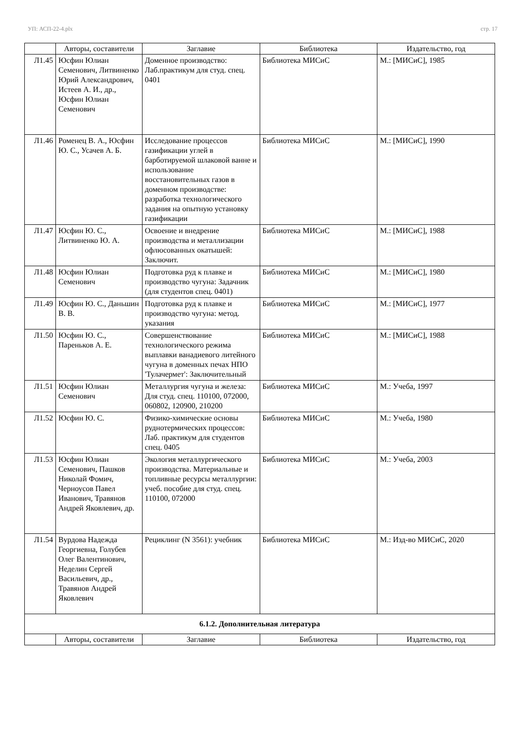УП: АСП-22-4.plx стр. 17
| | Авторы, составители | Заглавие | Библиотека | Издательство, год |
| --- | --- | --- | --- | --- |
| Л1.45 | Юсфин Юлиан Семенович, Литвиненко Юрий Александрович, Истеев А. И., др., Юсфин Юлиан Семенович | Доменное производство: Лаб.практикум для студ. спец. 0401 | Библиотека МИСиС | М.: [МИСиС], 1985 |
| Л1.46 | Роменец В. А., Юсфин Ю. С., Усачев А. Б. | Исследование процессов газификации углей в барботируемой шлаковой ванне и использование восстановительных газов в доменном производстве: разработка технологического задания на опытную установку газификации | Библиотека МИСиС | М.: [МИСиС], 1990 |
| Л1.47 | Юсфин Ю. С., Литвиненко Ю. А. | Освоение и внедрение производства и металлизации офлюсованных окатышей: Заключит. | Библиотека МИСиС | М.: [МИСиС], 1988 |
| Л1.48 | Юсфин Юлиан Семенович | Подготовка руд к плавке и производство чугуна: Задачник (для студентов спец. 0401) | Библиотека МИСиС | М.: [МИСиС], 1980 |
| Л1.49 | Юсфин Ю. С., Даньшин В. В. | Подготовка руд к плавке и производство чугуна: метод. указания | Библиотека МИСиС | М.: [МИСиС], 1977 |
| Л1.50 | Юсфин Ю. С., Пареньков А. Е. | Совершенствование технологического режима выплавки ванадиевого литейного чугуна в доменных печах НПО 'Тулачермет': Заключительный | Библиотека МИСиС | М.: [МИСиС], 1988 |
| Л1.51 | Юсфин Юлиан Семенович | Металлургия чугуна и железа: Для студ. спец. 110100, 072000, 060802, 120900, 210200 | Библиотека МИСиС | М.: Учеба, 1997 |
| Л1.52 | Юсфин Ю. С. | Физико-химические основы руднотермических процессов: Лаб. практикум для студентов спец. 0405 | Библиотека МИСиС | М.: Учеба, 1980 |
| Л1.53 | Юсфин Юлиан Семенович, Пашков Николай Фомич, Черноусов Павел Иванович, Травянов Андрей Яковлевич, др. | Экология металлургического производства. Материальные и топливные ресурсы металлургии: учеб. пособие для студ. спец. 110100, 072000 | Библиотека МИСиС | М.: Учеба, 2003 |
| Л1.54 | Вурдова Надежда Георгиевна, Голубев Олег Валентинович, Неделин Сергей Васильевич, др., Травянов Андрей Яковлевич | Рециклинг (N 3561): учебник | Библиотека МИСиС | М.: Изд-во МИСиС, 2020 |
| 6.1.2. Дополнительная литература | | | | |
| | Авторы, составители | Заглавие | Библиотека | Издательство, год |